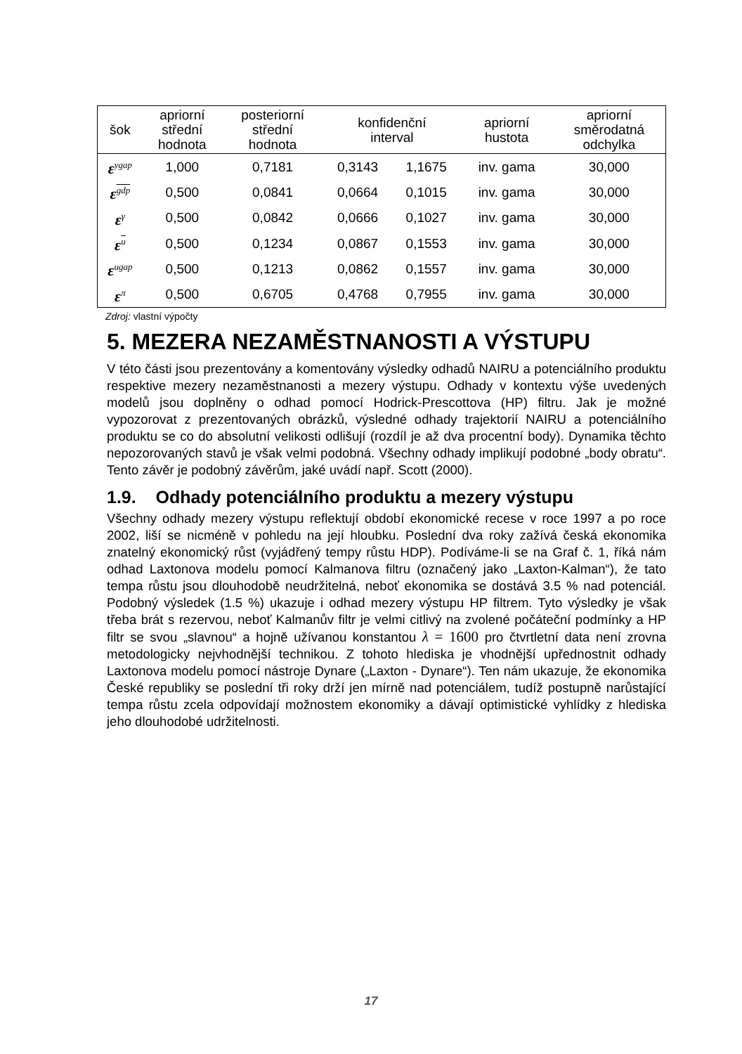| šok | apriorní střední hodnota | posteriorní střední hodnota | konfidenční interval | | apriorní hustota | apriorní směrodatná odchylka |
| --- | --- | --- | --- | --- | --- | --- |
| ε<sup>ygap</sup> | 1,000 | 0,7181 | 0,3143 | 1,1675 | inv. gama | 30,000 |
| ε<sup>gdp</sup> | 0,500 | 0,0841 | 0,0664 | 0,1015 | inv. gama | 30,000 |
| ε<sup>γ</sup> | 0,500 | 0,0842 | 0,0666 | 0,1027 | inv. gama | 30,000 |
| ε<sup>u</sup> | 0,500 | 0,1234 | 0,0867 | 0,1553 | inv. gama | 30,000 |
| ε<sup>ugap</sup> | 0,500 | 0,1213 | 0,0862 | 0,1557 | inv. gama | 30,000 |
| ε<sup>π</sup> | 0,500 | 0,6705 | 0,4768 | 0,7955 | inv. gama | 30,000 |
Zdroj: vlastní výpočty
5. MEZERA NEZAMĚSTNANOSTI A VÝSTUPU
V této části jsou prezentovány a komentovány výsledky odhadů NAIRU a potenciálního produktu respektive mezery nezaměstnanosti a mezery výstupu. Odhady v kontextu výše uvedených modelů jsou doplněny o odhad pomocí Hodrick-Prescottova (HP) filtru. Jak je možné vypozorovat z prezentovaných obrázků, výsledné odhady trajektorií NAIRU a potenciálního produktu se co do absolutní velikosti odlišují (rozdíl je až dva procentní body). Dynamika těchto nepozorovaných stavů je však velmi podobná. Všechny odhady implikují podobné „body obratu“. Tento závěr je podobný závěrům, jaké uvádí např. Scott (2000).
1.9. Odhady potenciálního produktu a mezery výstupu
Všechny odhady mezery výstupu reflektují období ekonomické recese v roce 1997 a po roce 2002, liší se nicméně v pohledu na její hloubku. Poslední dva roky zažívá česká ekonomika znatelný ekonomický růst (vyjádřený tempy růstu HDP). Podíváme-li se na Graf č. 1, říká nám odhad Laxtonova modelu pomocí Kalmanova filtru (označený jako „Laxton-Kalman“), že tato tempa růstu jsou dlouhodobě neudržitelná, neboť ekonomika se dostává 3.5 % nad potenciál. Podobný výsledek (1.5 %) ukazuje i odhad mezery výstupu HP filtrem. Tyto výsledky je však třeba brát s rezervou, neboť Kalmanův filtr je velmi citlivý na zvolené počáteční podmínky a HP filtr se svou „slavnou“ a hojně užívanou konstantou λ = 1600 pro čtvrtletní data není zrovna metodologicky nejvhodnější technikou. Z tohoto hlediska je vhodnější upřednostnit odhady Laxtonova modelu pomocí nástroje Dynare („Laxton - Dynare“). Ten nám ukazuje, že ekonomika České republiky se poslední tři roky drží jen mírně nad potenciálem, tudíž postupně narůstající tempa růstu zcela odpovídají možnostem ekonomiky a dávají optimistické vyhlídky z hlediska jeho dlouhodobé udržitelnosti.
17